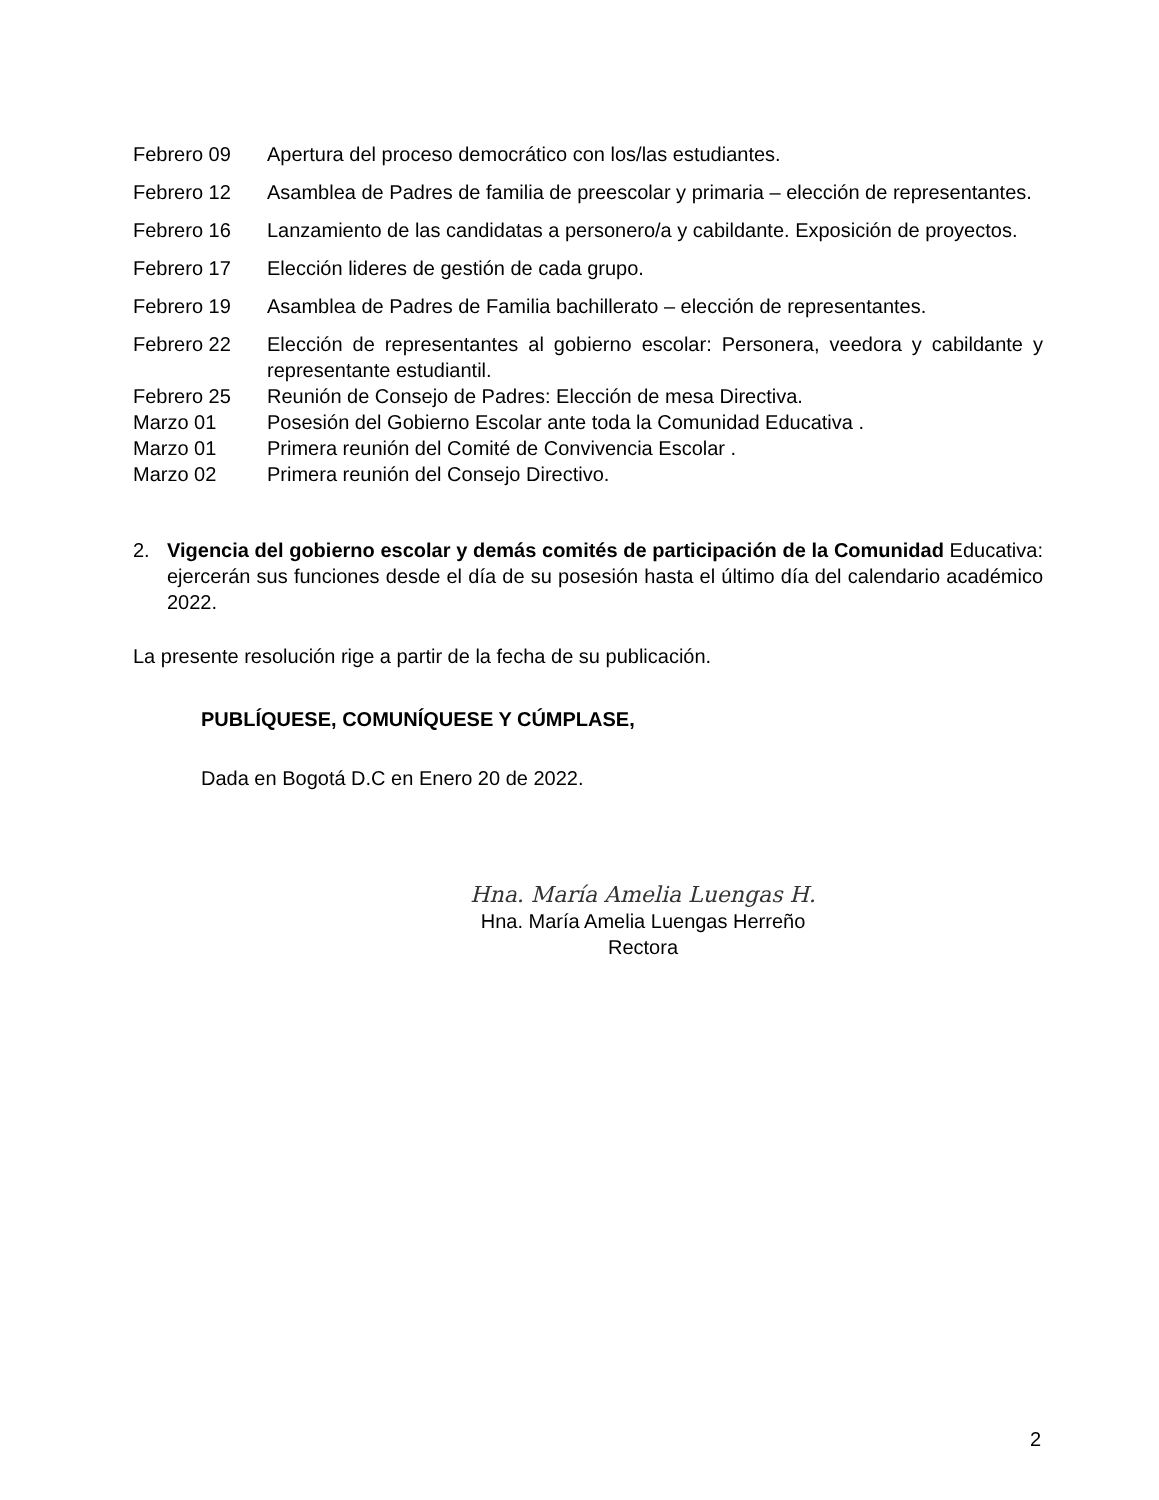Febrero 09 Apertura del proceso democrático con los/las estudiantes.
Febrero 12 Asamblea de Padres de familia de preescolar y primaria – elección de representantes.
Febrero 16 Lanzamiento de las candidatas a personero/a y cabildante. Exposición de proyectos.
Febrero 17 Elección lideres de gestión de cada grupo.
Febrero 19 Asamblea de Padres de Familia bachillerato – elección de representantes.
Febrero 22 Elección de representantes al gobierno escolar: Personera, veedora y cabildante y representante estudiantil.
Febrero 25 Reunión de Consejo de Padres: Elección de mesa Directiva.
Marzo 01 Posesión del Gobierno Escolar ante toda la Comunidad Educativa .
Marzo 01 Primera reunión del Comité de Convivencia Escolar .
Marzo 02 Primera reunión del Consejo Directivo.
2. Vigencia del gobierno escolar y demás comités de participación de la Comunidad Educativa: ejercerán sus funciones desde el día de su posesión hasta el último día del calendario académico 2022.
La presente resolución rige a partir de la fecha de su publicación.
PUBLÍQUESE, COMUNÍQUESE Y CÚMPLASE,
Dada en Bogotá D.C en Enero 20 de 2022.
Hna. María Amelia Luengas H.
Hna. María Amelia Luengas Herreño
Rectora
2